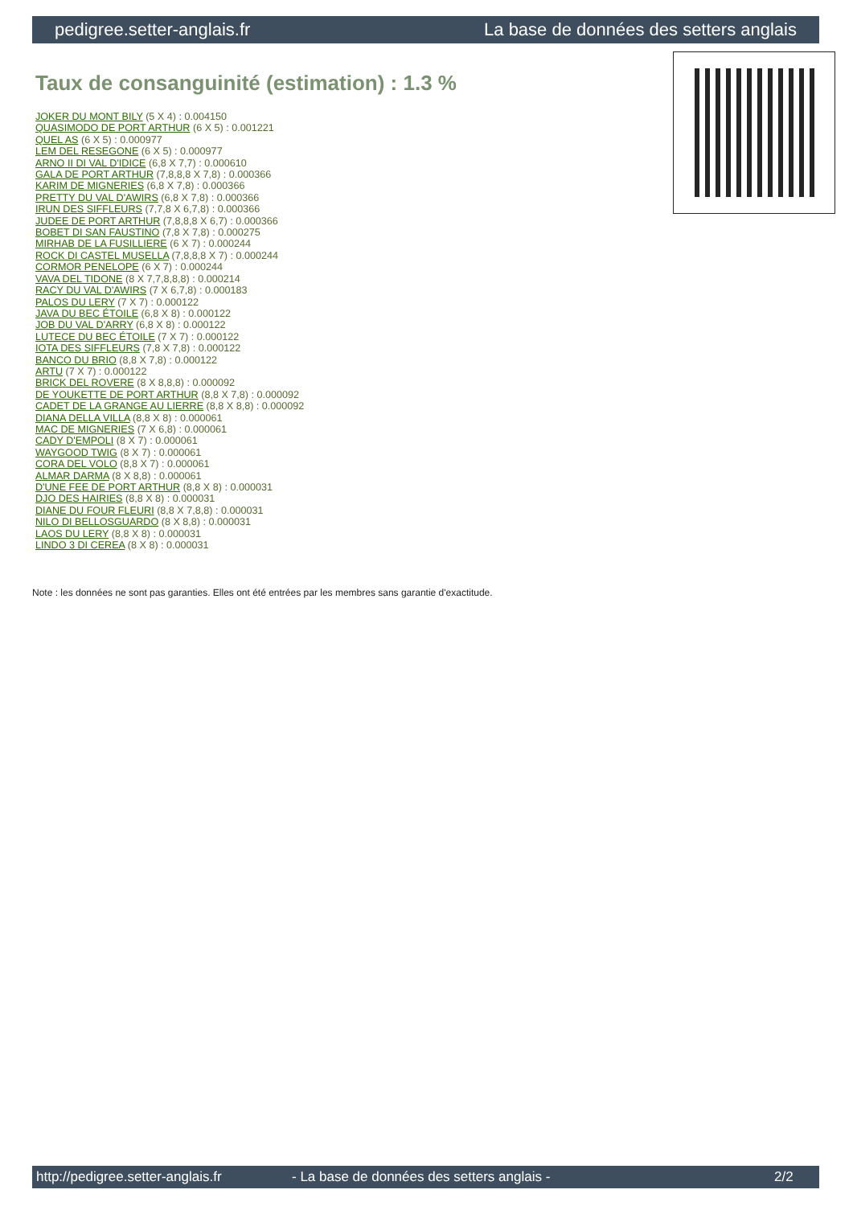pedigree.setter-anglais.fr La base de données des setters anglais
Taux de consanguinité (estimation) : 1.3 %
JOKER DU MONT BILY (5 X 4) : 0.004150
QUASIMODO DE PORT ARTHUR (6 X 5) : 0.001221
QUEL AS (6 X 5) : 0.000977
LEM DEL RESEGONE (6 X 5) : 0.000977
ARNO II DI VAL D'IDICE (6,8 X 7,7) : 0.000610
GALA DE PORT ARTHUR (7,8,8,8 X 7,8) : 0.000366
KARIM DE MIGNERIES (6,8 X 7,8) : 0.000366
PRETTY DU VAL D'AWIRS (6,8 X 7,8) : 0.000366
IRUN DES SIFFLEURS (7,7,8 X 6,7,8) : 0.000366
JUDEE DE PORT ARTHUR (7,8,8,8 X 6,7) : 0.000366
BOBET DI SAN FAUSTINO (7,8 X 7,8) : 0.000275
MIRHAB DE LA FUSILLIERE (6 X 7) : 0.000244
ROCK DI CASTEL MUSELLA (7,8,8,8 X 7) : 0.000244
CORMOR PENELOPE (6 X 7) : 0.000244
VAVA DEL TIDONE (8 X 7,7,8,8,8) : 0.000214
RACY DU VAL D'AWIRS (7 X 6,7,8) : 0.000183
PALOS DU LERY (7 X 7) : 0.000122
JAVA DU BEC ÉTOILE (6,8 X 8) : 0.000122
JOB DU VAL D'ARRY (6,8 X 8) : 0.000122
LUTECE DU BEC ÉTOILE (7 X 7) : 0.000122
IOTA DES SIFFLEURS (7,8 X 7,8) : 0.000122
BANCO DU BRIO (8,8 X 7,8) : 0.000122
ARTU (7 X 7) : 0.000122
BRICK DEL ROVERE (8 X 8,8,8) : 0.000092
DE YOUKETTE DE PORT ARTHUR (8,8 X 7,8) : 0.000092
CADET DE LA GRANGE AU LIERRE (8,8 X 8,8) : 0.000092
DIANA DELLA VILLA (8,8 X 8) : 0.000061
MAC DE MIGNERIES (7 X 6,8) : 0.000061
CADY D'EMPOLI (8 X 7) : 0.000061
WAYGOOD TWIG (8 X 7) : 0.000061
CORA DEL VOLO (8,8 X 7) : 0.000061
ALMAR DARMA (8 X 8,8) : 0.000061
D'UNE FEE DE PORT ARTHUR (8,8 X 8) : 0.000031
DJO DES HAIRIES (8,8 X 8) : 0.000031
DIANE DU FOUR FLEURI (8,8 X 7,8,8) : 0.000031
NILO DI BELLOSGUARDO (8 X 8,8) : 0.000031
LAOS DU LERY (8,8 X 8) : 0.000031
LINDO 3 DI CEREA (8 X 8) : 0.000031
Note : les données ne sont pas garanties. Elles ont été entrées par les membres sans garantie d'exactitude.
http://pedigree.setter-anglais.fr - La base de données des setters anglais - 2/2